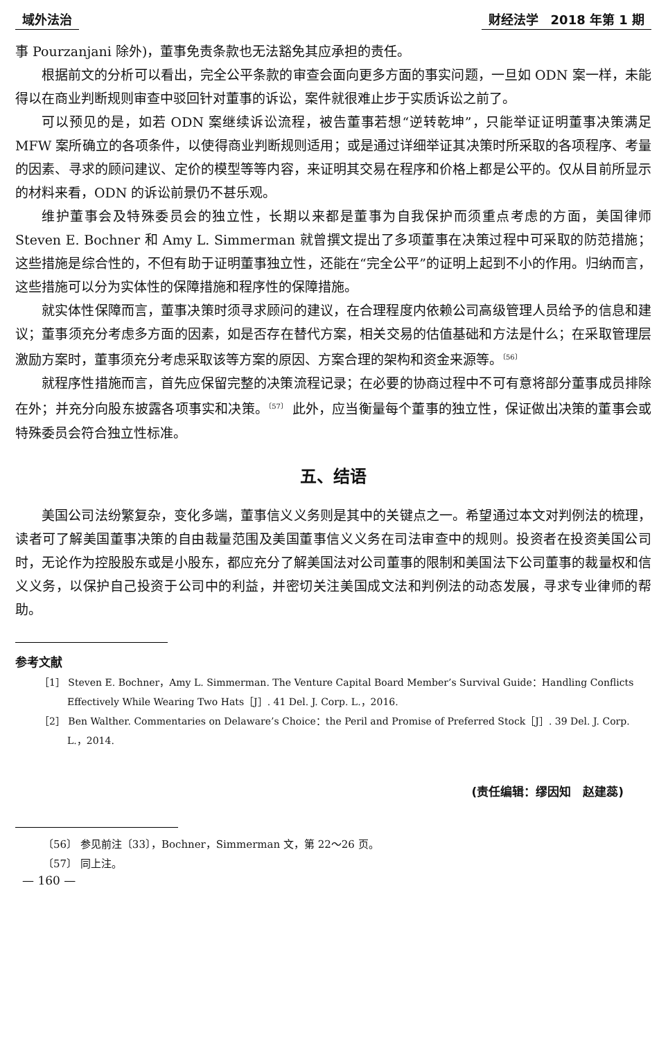域外法治 财经法学　2018 年第 1 期
事 Pourzanjani 除外)，董事免责条款也无法豁免其应承担的责任。
根据前文的分析可以看出，完全公平条款的审查会面向更多方面的事实问题，一旦如 ODN 案一样，未能得以在商业判断规则审查中驳回针对董事的诉讼，案件就很难止步于实质诉讼之前了。
可以预见的是，如若 ODN 案继续诉讼流程，被告董事若想“逆转乾坤”，只能举证证明董事决策满足 MFW 案所确立的各项条件，以使得商业判断规则适用；或是通过详细举证其决策时所采取的各项程序、考量的因素、寻求的顾问建议、定价的模型等等内容，来证明其交易在程序和价格上都是公平的。仅从目前所显示的材料来看，ODN 的诉讼前景仍不甚乐观。
维护董事会及特殊委员会的独立性，长期以来都是董事为自我保护而须重点考虑的方面，美国律师 Steven E. Bochner 和 Amy L. Simmerman 就曾撰文提出了多项董事在决策过程中可采取的防范措施；这些措施是综合性的，不但有助于证明董事独立性，还能在“完全公平”的证明上起到不小的作用。归纳而言，这些措施可以分为实体性的保障措施和程序性的保障措施。
就实体性保障而言，董事决策时须寻求顾问的建议，在合理程度内依赖公司高级管理人员给予的信息和建议；董事须充分考虑多方面的因素，如是否存在替代方案，相关交易的估值基础和方法是什么；在采取管理层激励方案时，董事须充分考虑采取该等方案的原因、方案合理的架构和资金来源等。<sup>〔56〕</sup>
就程序性措施而言，首先应保留完整的决策流程记录；在必要的协商过程中不可有意将部分董事成员排除在外；并充分向股东披露各项事实和决策。<sup>〔57〕</sup> 此外，应当衡量每个董事的独立性，保证做出决策的董事会或特殊委员会符合独立性标准。
五、结语
美国公司法纷繁复杂，变化多端，董事信义义务则是其中的关键点之一。希望通过本文对判例法的梳理，读者可了解美国董事决策的自由裁量范围及美国董事信义义务在司法审查中的规则。投资者在投资美国公司时，无论作为控股股东或是小股东，都应充分了解美国法对公司董事的限制和美国法下公司董事的裁量权和信义义务，以保护自己投资于公司中的利益，并密切关注美国成文法和判例法的动态发展，寻求专业律师的帮助。
参考文献
［1］ Steven E. Bochner，Amy L. Simmerman. The Venture Capital Board Member’s Survival Guide：Handling Conflicts Effectively While Wearing Two Hats［J］. 41 Del. J. Corp. L.，2016.
［2］ Ben Walther. Commentaries on Delaware’s Choice：the Peril and Promise of Preferred Stock［J］. 39 Del. J. Corp. L.，2014.
(责任编辑：缪因知　赵建蕊)
〔56〕 参见前注〔33〕，Bochner，Simmerman 文，第 22～26 页。
〔57〕 同上注。
— 160 —